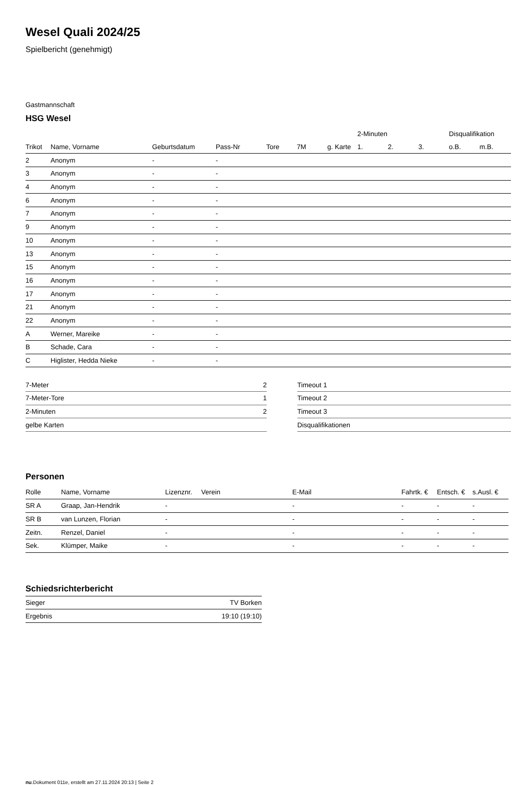Wesel Quali 2024/25
Spielbericht (genehmigt)
Gastmannschaft
HSG Wesel
| | | | | | | | 2-Minuten | | | Disqualifikation | |
| Trikot | Name, Vorname | Geburtsdatum | Pass-Nr | Tore | 7M | g. Karte | 1. | 2. | 3. | o.B. | m.B. |
| 2 | Anonym | - | - | | | | | | | | |
| 3 | Anonym | - | - | | | | | | | | |
| 4 | Anonym | - | - | | | | | | | | |
| 6 | Anonym | - | - | | | | | | | | |
| 7 | Anonym | - | - | | | | | | | | |
| 9 | Anonym | - | - | | | | | | | | |
| 10 | Anonym | - | - | | | | | | | | |
| 13 | Anonym | - | - | | | | | | | | |
| 15 | Anonym | - | - | | | | | | | | |
| 16 | Anonym | - | - | | | | | | | | |
| 17 | Anonym | - | - | | | | | | | | |
| 21 | Anonym | - | - | | | | | | | | |
| 22 | Anonym | - | - | | | | | | | | |
| A | Werner, Mareike | - | - | | | | | | | | |
| B | Schade, Cara | - | - | | | | | | | | |
| C | Higlister, Hedda Nieke | - | - | | | | | | | | |
| 7-Meter | 2 |
| 7-Meter-Tore | 1 |
| 2-Minuten | 2 |
| gelbe Karten | |
| Timeout 1 |
| Timeout 2 |
| Timeout 3 |
| Disqualifikationen |
Personen
| Rolle | Name, Vorname | Lizenznr. | Verein | E-Mail | Fahrtk. € | Entsch. € | s.Ausl. € |
| --- | --- | --- | --- | --- | --- | --- | --- |
| SR A | Graap, Jan-Hendrik | - | | - | - | - | - |
| SR B | van Lunzen, Florian | - | | - | - | - | - |
| Zeitn. | Renzel, Daniel | - | | - | - | - | - |
| Sek. | Klümper, Maike | - | | - | - | - | - |
Schiedsrichterbericht
| Sieger | TV Borken |
| Ergebnis | 19:10 (19:10) |
nu.Dokument 011e, erstellt am 27.11.2024 20:13 | Seite 2